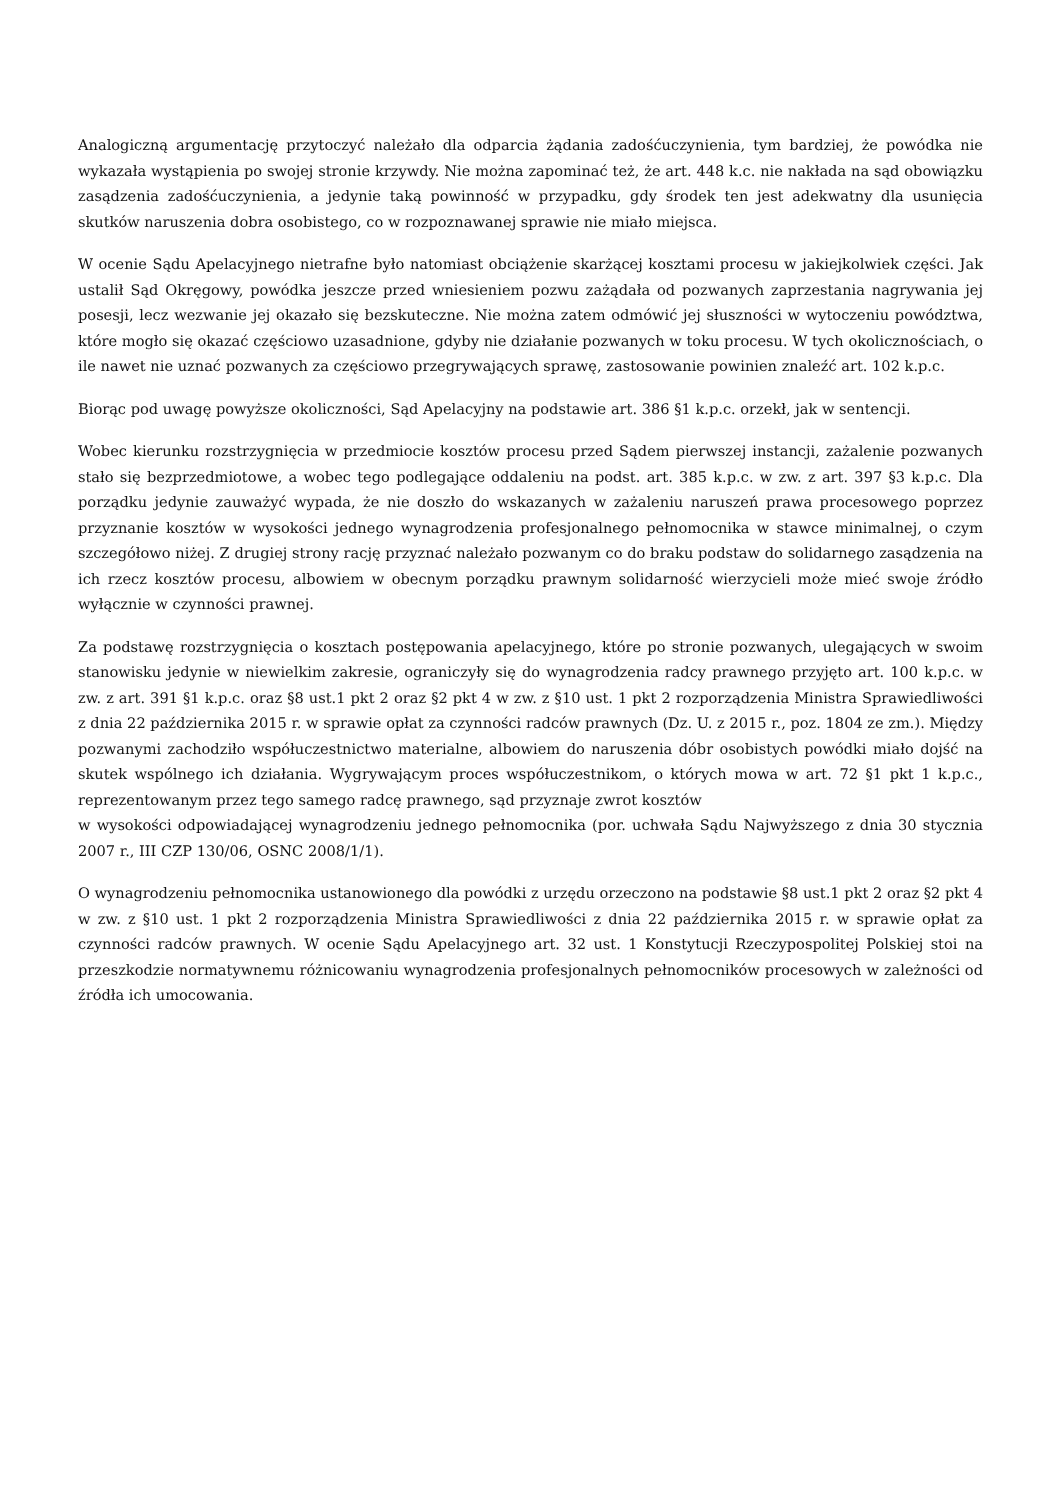Analogiczną argumentację przytoczyć należało dla odparcia żądania zadośćuczynienia, tym bardziej, że powódka nie wykazała wystąpienia po swojej stronie krzywdy. Nie można zapominać też, że art. 448 k.c. nie nakłada na sąd obowiązku zasądzenia zadośćuczynienia, a jedynie taką powinność w przypadku, gdy środek ten jest adekwatny dla usunięcia skutków naruszenia dobra osobistego, co w rozpoznawanej sprawie nie miało miejsca.
W ocenie Sądu Apelacyjnego nietrafne było natomiast obciążenie skarżącej kosztami procesu w jakiejkolwiek części. Jak ustalił Sąd Okręgowy, powódka jeszcze przed wniesieniem pozwu zażądała od pozwanych zaprzestania nagrywania jej posesji, lecz wezwanie jej okazało się bezskuteczne. Nie można zatem odmówić jej słuszności w wytoczeniu powództwa, które mogło się okazać częściowo uzasadnione, gdyby nie działanie pozwanych w toku procesu. W tych okolicznościach, o ile nawet nie uznać pozwanych za częściowo przegrywających sprawę, zastosowanie powinien znaleźć art. 102 k.p.c.
Biorąc pod uwagę powyższe okoliczności, Sąd Apelacyjny na podstawie art. 386 §1 k.p.c. orzekł, jak w sentencji.
Wobec kierunku rozstrzygnięcia w przedmiocie kosztów procesu przed Sądem pierwszej instancji, zażalenie pozwanych stało się bezprzedmiotowe, a wobec tego podlegające oddaleniu na podst. art. 385 k.p.c. w zw. z art. 397 §3 k.p.c. Dla porządku jedynie zauważyć wypada, że nie doszło do wskazanych w zażaleniu naruszeń prawa procesowego poprzez przyznanie kosztów w wysokości jednego wynagrodzenia profesjonalnego pełnomocnika w stawce minimalnej, o czym szczegółowo niżej. Z drugiej strony rację przyznać należało pozwanym co do braku podstaw do solidarnego zasądzenia na ich rzecz kosztów procesu, albowiem w obecnym porządku prawnym solidarność wierzycieli może mieć swoje źródło wyłącznie w czynności prawnej.
Za podstawę rozstrzygnięcia o kosztach postępowania apelacyjnego, które po stronie pozwanych, ulegających w swoim stanowisku jedynie w niewielkim zakresie, ograniczyły się do wynagrodzenia radcy prawnego przyjęto art. 100 k.p.c. w zw. z art. 391 §1 k.p.c. oraz §8 ust.1 pkt 2 oraz §2 pkt 4 w zw. z §10 ust. 1 pkt 2 rozporządzenia Ministra Sprawiedliwości z dnia 22 października 2015 r. w sprawie opłat za czynności radców prawnych (Dz. U. z 2015 r., poz. 1804 ze zm.). Między pozwanymi zachodziło współuczestnictwo materialne, albowiem do naruszenia dóbr osobistych powódki miało dojść na skutek wspólnego ich działania. Wygrywającym proces współuczestnikom, o których mowa w art. 72 §1 pkt 1 k.p.c., reprezentowanym przez tego samego radcę prawnego, sąd przyznaje zwrot kosztów
w wysokości odpowiadającej wynagrodzeniu jednego pełnomocnika (por. uchwała Sądu Najwyższego z dnia 30 stycznia 2007 r., III CZP 130/06, OSNC 2008/1/1).
O wynagrodzeniu pełnomocnika ustanowionego dla powódki z urzędu orzeczono na podstawie §8 ust.1 pkt 2 oraz §2 pkt 4 w zw. z §10 ust. 1 pkt 2 rozporządzenia Ministra Sprawiedliwości z dnia 22 października 2015 r. w sprawie opłat za czynności radców prawnych. W ocenie Sądu Apelacyjnego art. 32 ust. 1 Konstytucji Rzeczypospolitej Polskiej stoi na przeszkodzie normatywnemu różnicowaniu wynagrodzenia profesjonalnych pełnomocników procesowych w zależności od źródła ich umocowania.